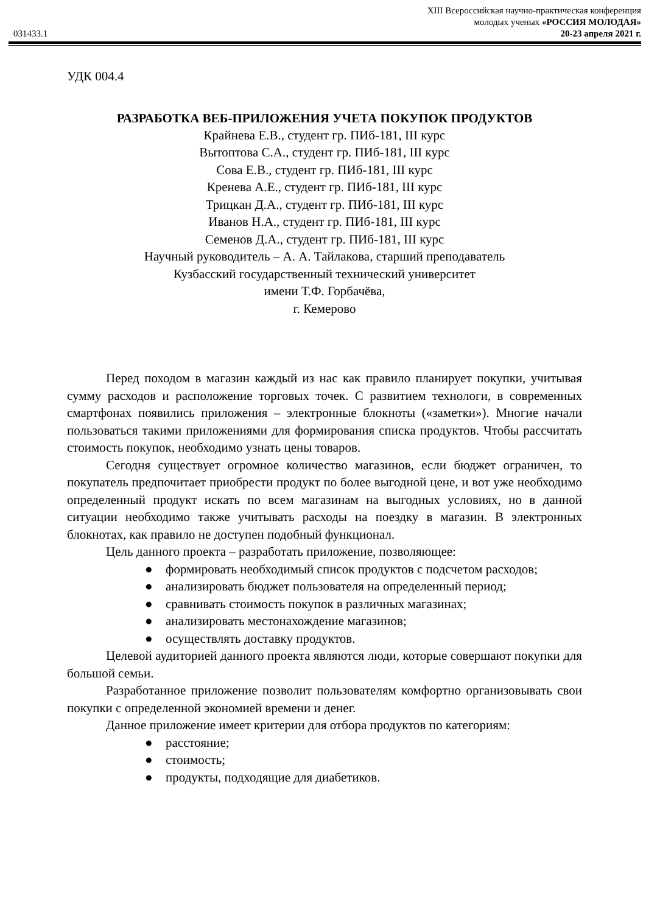XIII Всероссийская научно-практическая конференция
молодых ученых «РОССИЯ МОЛОДАЯ»
031433.1 20-23 апреля 2021 г.
УДК 004.4
РАЗРАБОТКА ВЕБ-ПРИЛОЖЕНИЯ УЧЕТА ПОКУПОК ПРОДУКТОВ
Крайнева Е.В., студент гр. ПИб-181, III курс
Вытоптова С.А., студент гр. ПИб-181, III курс
Сова Е.В., студент гр. ПИб-181, III курс
Кренева А.Е., студент гр. ПИб-181, III курс
Трицкан Д.А., студент гр. ПИб-181, III курс
Иванов Н.А., студент гр. ПИб-181, III курс
Семенов Д.А., студент гр. ПИб-181, III курс
Научный руководитель – А. А. Тайлакова, старший преподаватель
Кузбасский государственный технический университет
имени Т.Ф. Горбачёва,
г. Кемерово
Перед походом в магазин каждый из нас как правило планирует покупки, учитывая сумму расходов и расположение торговых точек. С развитием технологи, в современных смартфонах появились приложения – электронные блокноты («заметки»). Многие начали пользоваться такими приложениями для формирования списка продуктов. Чтобы рассчитать стоимость покупок, необходимо узнать цены товаров.
Сегодня существует огромное количество магазинов, если бюджет ограничен, то покупатель предпочитает приобрести продукт по более выгодной цене, и вот уже необходимо определенный продукт искать по всем магазинам на выгодных условиях, но в данной ситуации необходимо также учитывать расходы на поездку в магазин. В электронных блокнотах, как правило не доступен подобный функционал.
Цель данного проекта – разработать приложение, позволяющее:
● формировать необходимый список продуктов с подсчетом расходов;
● анализировать бюджет пользователя на определенный период;
● сравнивать стоимость покупок в различных магазинах;
● анализировать местонахождение магазинов;
● осуществлять доставку продуктов.
Целевой аудиторией данного проекта являются люди, которые совершают покупки для большой семьи.
Разработанное приложение позволит пользователям комфортно организовывать свои покупки с определенной экономией времени и денег.
Данное приложение имеет критерии для отбора продуктов по категориям:
● расстояние;
● стоимость;
● продукты, подходящие для диабетиков.